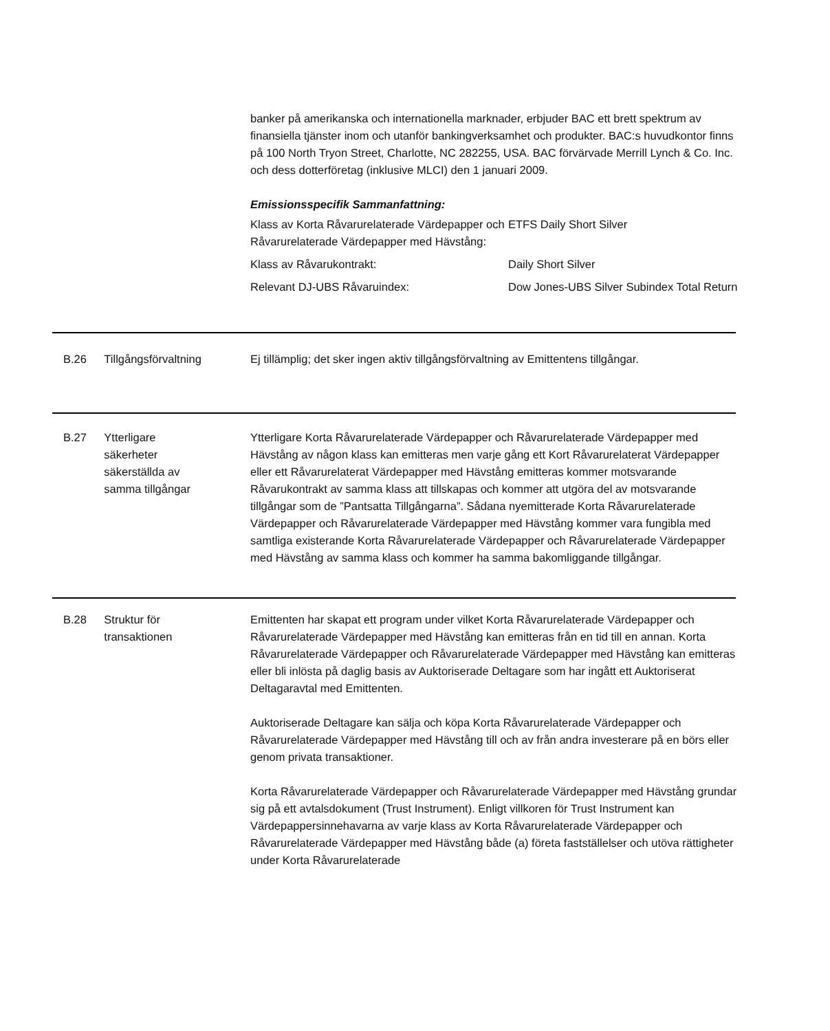banker på amerikanska och internationella marknader, erbjuder BAC ett brett spektrum av finansiella tjänster inom och utanför bankingverksamhet och produkter. BAC:s huvudkontor finns på 100 North Tryon Street, Charlotte, NC 282255, USA. BAC förvärvade Merrill Lynch & Co. Inc. och dess dotterföretag (inklusive MLCI) den 1 januari 2009.
Emissionsspecifik Sammanfattning:
| Klass av Korta Råvarurelaterade Värdepapper och Råvarurelaterade Värdepapper med Hävstång: | ETFS Daily Short Silver |
| Klass av Råvarukontrakt: | Daily Short Silver |
| Relevant DJ-UBS Råvaruindex: | Dow Jones-UBS Silver Subindex Total Return |
B.26 Tillgångsförvaltning Ej tillämplig; det sker ingen aktiv tillgångsförvaltning av Emittentens tillgångar.
B.27 Ytterligare
säkerheter
säkerställda av
samma tillgångar
Ytterligare Korta Råvarurelaterade Värdepapper och Råvarurelaterade Värdepapper med Hävstång av någon klass kan emitteras men varje gång ett Kort Råvarurelaterat Värdepapper eller ett Råvarurelaterat Värdepapper med Hävstång emitteras kommer motsvarande Råvarukontrakt av samma klass att tillskapas och kommer att utgöra del av motsvarande tillgångar som de ”Pantsatta Tillgångarna”. Sådana nyemitterade Korta Råvarurelaterade Värdepapper och Råvarurelaterade Värdepapper med Hävstång kommer vara fungibla med samtliga existerande Korta Råvarurelaterade Värdepapper och Råvarurelaterade Värdepapper med Hävstång av samma klass och kommer ha samma bakomliggande tillgångar.
B.28 Struktur för
transaktionen
Emittenten har skapat ett program under vilket Korta Råvarurelaterade Värdepapper och Råvarurelaterade Värdepapper med Hävstång kan emitteras från en tid till en annan. Korta Råvarurelaterade Värdepapper och Råvarurelaterade Värdepapper med Hävstång kan emitteras eller bli inlösta på daglig basis av Auktoriserade Deltagare som har ingått ett Auktoriserat Deltagaravtal med Emittenten.
Auktoriserade Deltagare kan sälja och köpa Korta Råvarurelaterade Värdepapper och Råvarurelaterade Värdepapper med Hävstång till och av från andra investerare på en börs eller genom privata transaktioner.
Korta Råvarurelaterade Värdepapper och Råvarurelaterade Värdepapper med Hävstång grundar sig på ett avtalsdokument (Trust Instrument). Enligt villkoren för Trust Instrument kan Värdepappersinnehavarna av varje klass av Korta Råvarurelaterade Värdepapper och Råvarurelaterade Värdepapper med Hävstång både (a) företa fastställelser och utöva rättigheter under Korta Råvarurelaterade